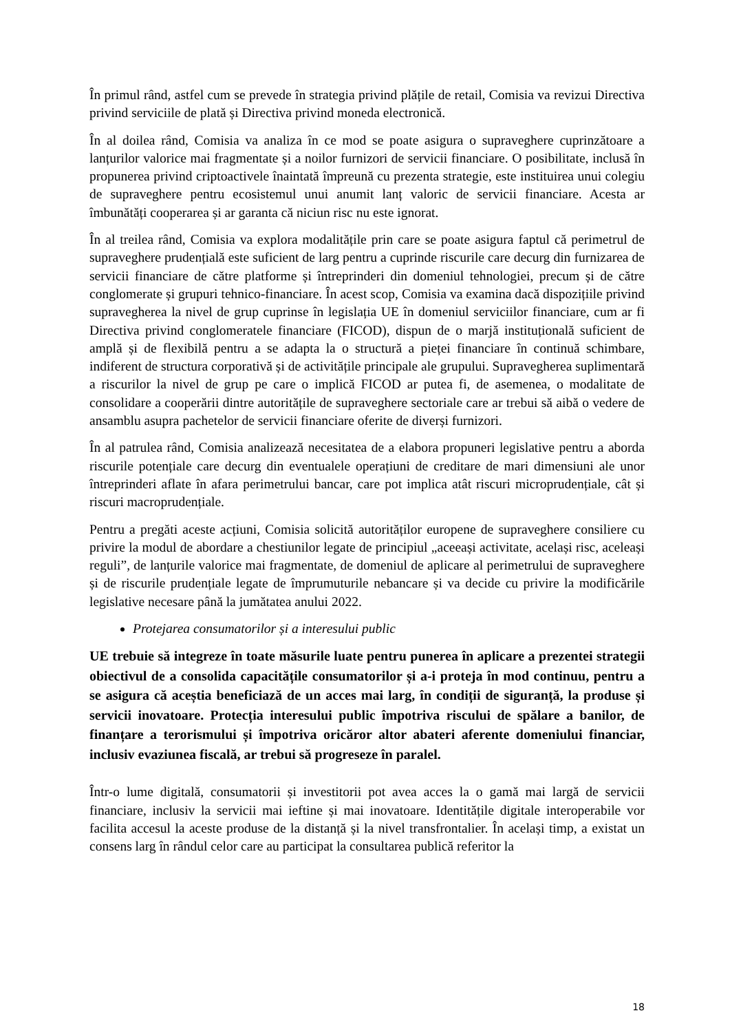În primul rând, astfel cum se prevede în strategia privind plățile de retail, Comisia va revizui Directiva privind serviciile de plată și Directiva privind moneda electronică.
În al doilea rând, Comisia va analiza în ce mod se poate asigura o supraveghere cuprinzătoare a lanțurilor valorice mai fragmentate și a noilor furnizori de servicii financiare. O posibilitate, inclusă în propunerea privind criptoactivele înaintată împreună cu prezenta strategie, este instituirea unui colegiu de supraveghere pentru ecosistemul unui anumit lanț valoric de servicii financiare. Acesta ar îmbunătăți cooperarea și ar garanta că niciun risc nu este ignorat.
În al treilea rând, Comisia va explora modalitățile prin care se poate asigura faptul că perimetrul de supraveghere prudențială este suficient de larg pentru a cuprinde riscurile care decurg din furnizarea de servicii financiare de către platforme și întreprinderi din domeniul tehnologiei, precum și de către conglomerate și grupuri tehnico-financiare. În acest scop, Comisia va examina dacă dispozițiile privind supravegherea la nivel de grup cuprinse în legislația UE în domeniul serviciilor financiare, cum ar fi Directiva privind conglomeratele financiare (FICOD), dispun de o marjă instituțională suficient de amplă și de flexibilă pentru a se adapta la o structură a pieței financiare în continuă schimbare, indiferent de structura corporativă și de activitățile principale ale grupului. Supravegherea suplimentară a riscurilor la nivel de grup pe care o implică FICOD ar putea fi, de asemenea, o modalitate de consolidare a cooperării dintre autoritățile de supraveghere sectoriale care ar trebui să aibă o vedere de ansamblu asupra pachetelor de servicii financiare oferite de diverși furnizori.
În al patrulea rând, Comisia analizează necesitatea de a elabora propuneri legislative pentru a aborda riscurile potențiale care decurg din eventualele operațiuni de creditare de mari dimensiuni ale unor întreprinderi aflate în afara perimetrului bancar, care pot implica atât riscuri microprudențiale, cât și riscuri macroprudențiale.
Pentru a pregăti aceste acțiuni, Comisia solicită autorităților europene de supraveghere consiliere cu privire la modul de abordare a chestiunilor legate de principiul „aceeași activitate, același risc, aceleași reguli”, de lanțurile valorice mai fragmentate, de domeniul de aplicare al perimetrului de supraveghere și de riscurile prudențiale legate de împrumuturile nebancare și va decide cu privire la modificările legislative necesare până la jumătatea anului 2022.
Protejarea consumatorilor și a interesului public
UE trebuie să integreze în toate măsurile luate pentru punerea în aplicare a prezentei strategii obiectivul de a consolida capacitățile consumatorilor și a-i proteja în mod continuu, pentru a se asigura că aceștia beneficiază de un acces mai larg, în condiții de siguranță, la produse și servicii inovatoare. Protecția interesului public împotriva riscului de spălare a banilor, de finanțare a terorismului și împotriva oricăror altor abateri aferente domeniului financiar, inclusiv evaziunea fiscală, ar trebui să progreseze în paralel.
Într-o lume digitală, consumatorii și investitorii pot avea acces la o gamă mai largă de servicii financiare, inclusiv la servicii mai ieftine și mai inovatoare. Identitățile digitale interoperabile vor facilita accesul la aceste produse de la distanță și la nivel transfrontalier. În același timp, a existat un consens larg în rândul celor care au participat la consultarea publică referitor la
18